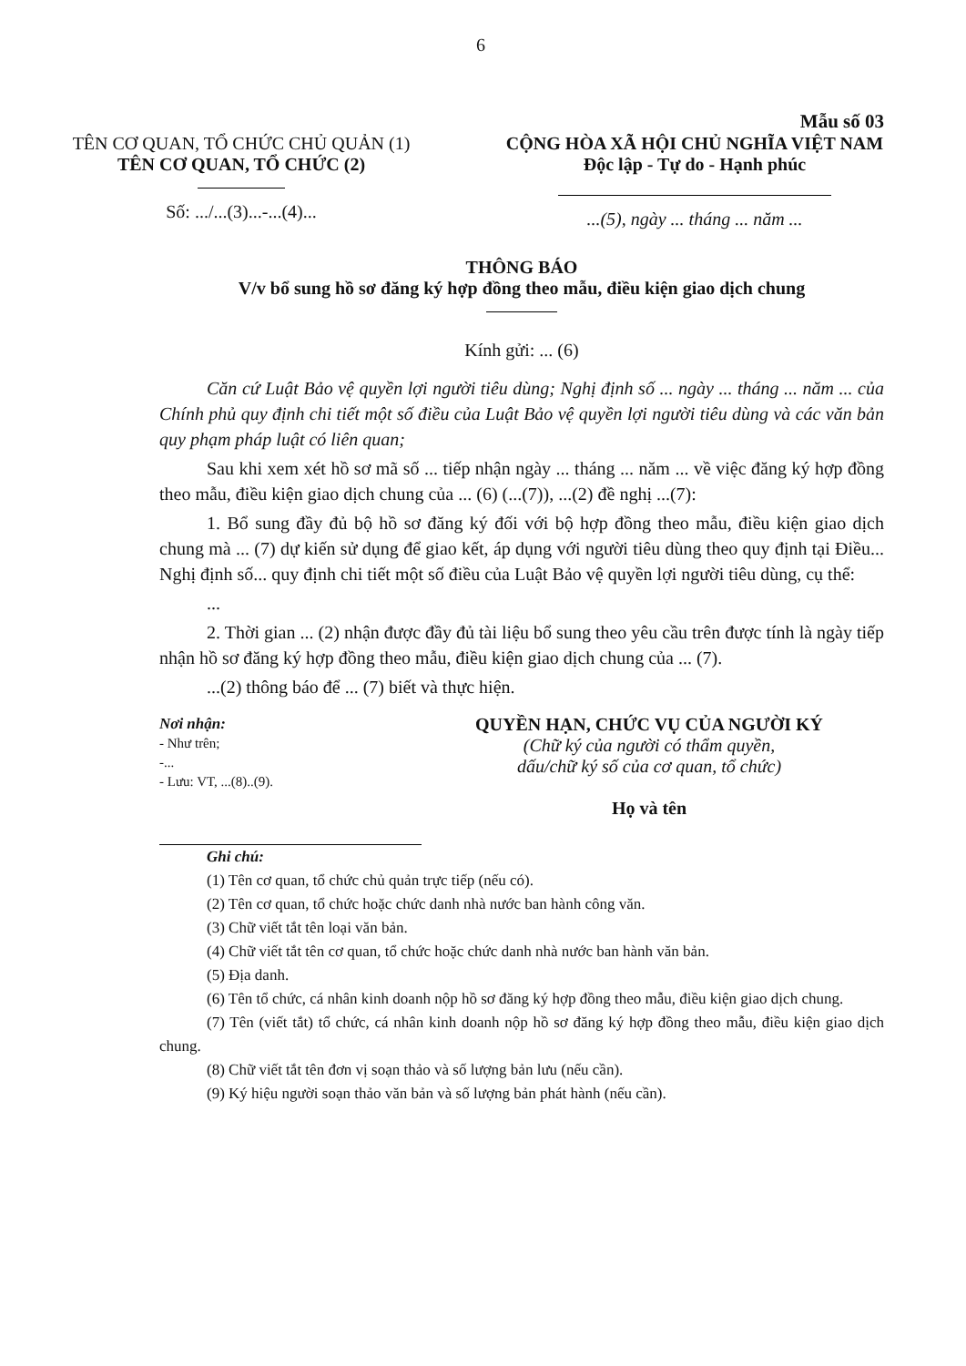6
Mẫu số 03
TÊN CƠ QUAN, TỔ CHỨC CHỦ QUẢN (1)
TÊN CƠ QUAN, TỔ CHỨC (2)
Số: .../...(3)...-...(4)...
CỘNG HÒA XÃ HỘI CHỦ NGHĨA VIỆT NAM
Độc lập - Tự do - Hạnh phúc
...(5), ngày ... tháng ... năm ...
THÔNG BÁO
V/v bổ sung hồ sơ đăng ký hợp đồng theo mẫu, điều kiện giao dịch chung
Kính gửi: ... (6)
Căn cứ Luật Bảo vệ quyền lợi người tiêu dùng; Nghị định số ... ngày ... tháng ... năm ... của Chính phủ quy định chi tiết một số điều của Luật Bảo vệ quyền lợi người tiêu dùng và các văn bản quy phạm pháp luật có liên quan;
Sau khi xem xét hồ sơ mã số ... tiếp nhận ngày ... tháng ... năm ... về việc đăng ký hợp đồng theo mẫu, điều kiện giao dịch chung của ... (6) (...(7)), ...(2) đề nghị ...(7):
1. Bổ sung đầy đủ bộ hồ sơ đăng ký đối với bộ hợp đồng theo mẫu, điều kiện giao dịch chung mà ... (7) dự kiến sử dụng để giao kết, áp dụng với người tiêu dùng theo quy định tại Điều... Nghị định số... quy định chi tiết một số điều của Luật Bảo vệ quyền lợi người tiêu dùng, cụ thể:
...
2. Thời gian ... (2) nhận được đầy đủ tài liệu bổ sung theo yêu cầu trên được tính là ngày tiếp nhận hồ sơ đăng ký hợp đồng theo mẫu, điều kiện giao dịch chung của ... (7).
...(2) thông báo để ... (7) biết và thực hiện.
Nơi nhận:
- Như trên;
-...
- Lưu: VT, ...(8)..(9).
QUYỀN HẠN, CHỨC VỤ CỦA NGƯỜI KÝ
(Chữ ký của người có thẩm quyền,
dấu/chữ ký số của cơ quan, tổ chức)
Họ và tên
Ghi chú:
(1) Tên cơ quan, tổ chức chủ quản trực tiếp (nếu có).
(2) Tên cơ quan, tổ chức hoặc chức danh nhà nước ban hành công văn.
(3) Chữ viết tắt tên loại văn bản.
(4) Chữ viết tắt tên cơ quan, tổ chức hoặc chức danh nhà nước ban hành văn bản.
(5) Địa danh.
(6) Tên tổ chức, cá nhân kinh doanh nộp hồ sơ đăng ký hợp đồng theo mẫu, điều kiện giao dịch chung.
(7) Tên (viết tắt) tổ chức, cá nhân kinh doanh nộp hồ sơ đăng ký hợp đồng theo mẫu, điều kiện giao dịch chung.
(8) Chữ viết tắt tên đơn vị soạn thảo và số lượng bản lưu (nếu cần).
(9) Ký hiệu người soạn thảo văn bản và số lượng bản phát hành (nếu cần).